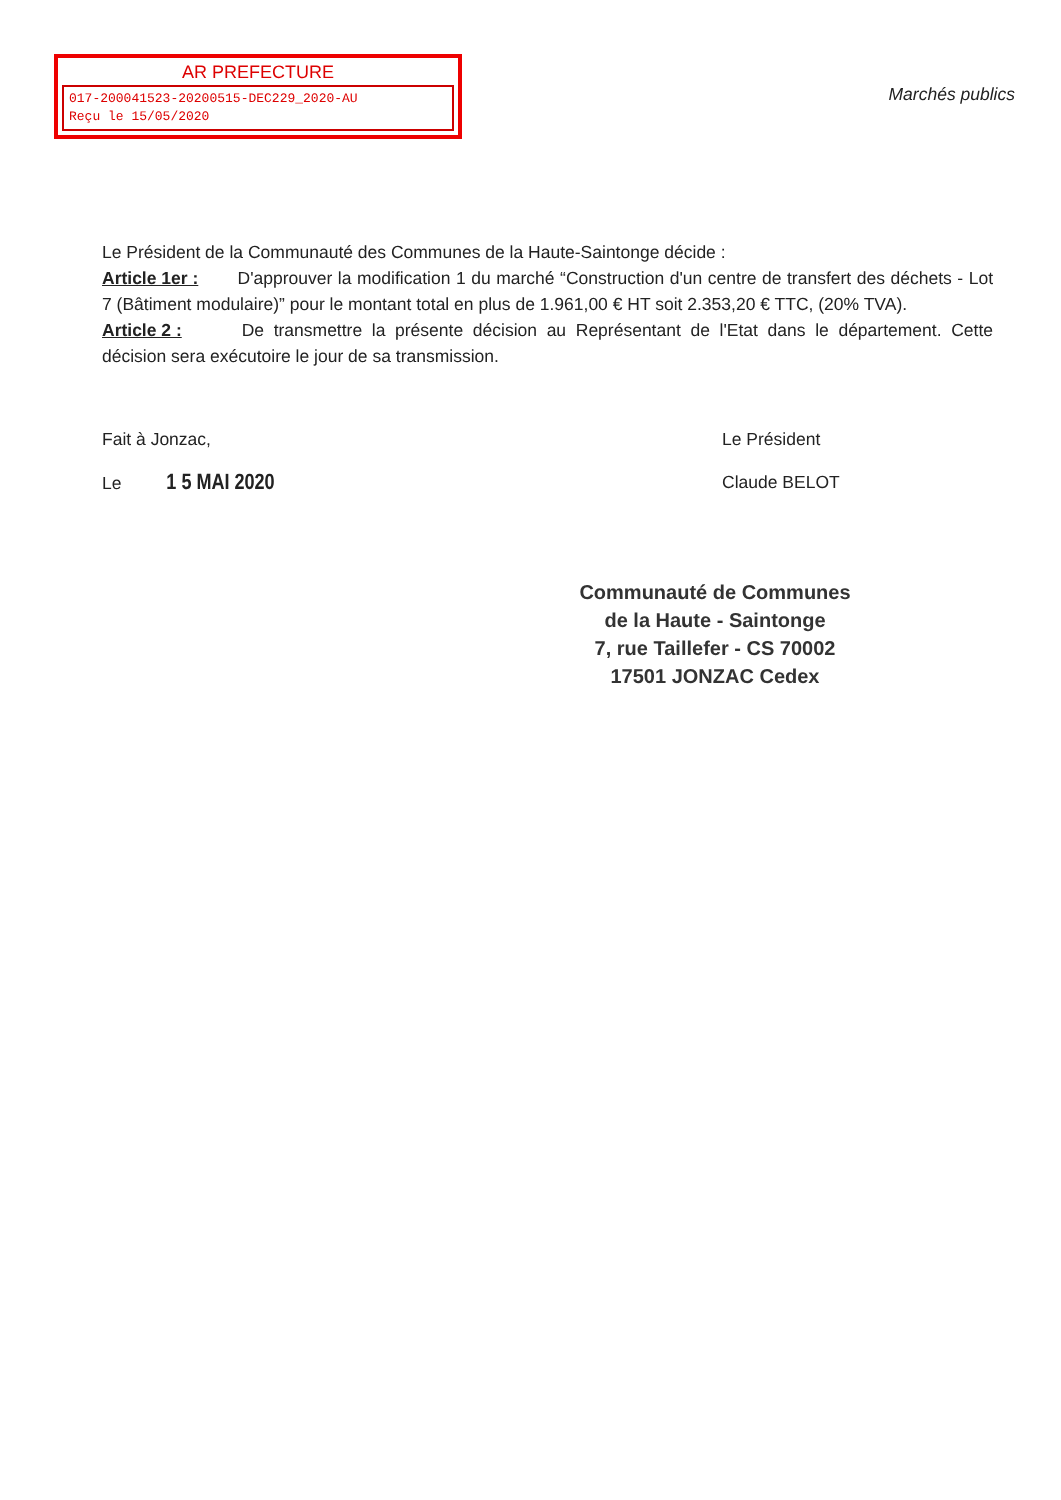AR PREFECTURE
017-200041523-20200515-DEC229_2020-AU
Reçu le 15/05/2020
Marchés publics
Le Président de la Communauté des Communes de la Haute-Saintonge décide :
Article 1er : D'approuver la modification 1 du marché “Construction d'un centre de transfert des déchets - Lot 7 (Bâtiment modulaire)” pour le montant total en plus de 1.961,00 € HT soit 2.353,20 € TTC, (20% TVA).
Article 2 : De transmettre la présente décision au Représentant de l'Etat dans le département. Cette décision sera exécutoire le jour de sa transmission.
Fait à Jonzac,
Le 1 5 MAI 2020
Le Président
Claude BELOT
Communauté de Communes
de la Haute - Saintonge
7, rue Taillefer - CS 70002
17501 JONZAC Cedex